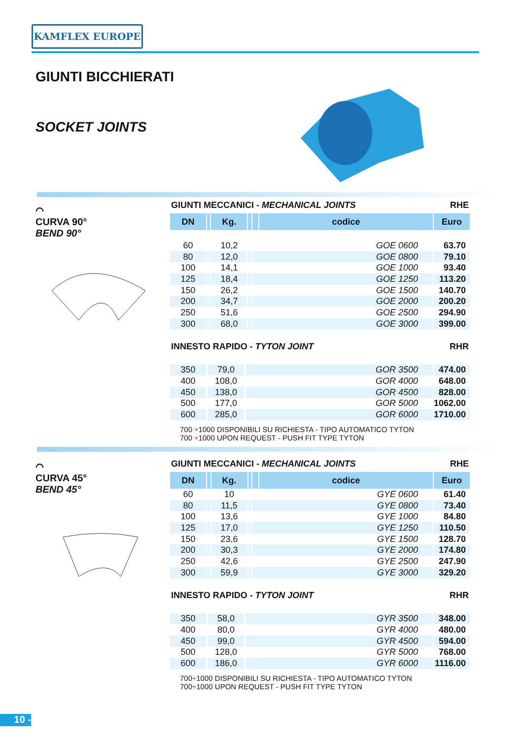KAMFLEX EUROPE
GIUNTI BICCHIERATI
SOCKET JOINTS
⌒
CURVA 90°
BEND 90°
GIUNTI MECCANICI - MECHANICAL JOINTS RHE
| DN | | Kg. | | | codice | Euro |
| --- | --- | --- | --- | --- | --- | --- |
| 60 | | 10,2 | | GOE 0600 | | 63.70 |
| 80 | | 12,0 | | GOE 0800 | | 79.10 |
| 100 | | 14,1 | | GOE 1000 | | 93.40 |
| 125 | | 18,4 | | GOE 1250 | | 113.20 |
| 150 | | 26,2 | | GOE 1500 | | 140.70 |
| 200 | | 34,7 | | GOE 2000 | | 200.20 |
| 250 | | 51,6 | | GOE 2500 | | 294.90 |
| 300 | | 68,0 | | GOE 3000 | | 399.00 |
INNESTO RAPIDO - TYTON JOINT RHR
| 350 | | 79,0 | | GOR 3500 | 474.00 |
| 400 | | 108,0 | | GOR 4000 | 648.00 |
| 450 | | 138,0 | | GOR 4500 | 828.00 |
| 500 | | 177,0 | | GOR 5000 | 1062.00 |
| 600 | | 285,0 | | GOR 6000 | 1710.00 |
700 ÷1000 DISPONIBILI SU RICHIESTA - TIPO AUTOMATICO TYTON
700 ÷1000 UPON REQUEST - PUSH FIT TYPE TYTON
⌒
CURVA 45°
BEND 45°
GIUNTI MECCANICI - MECHANICAL JOINTS RHE
| DN | | Kg. | | | codice | Euro |
| --- | --- | --- | --- | --- | --- | --- |
| 60 | | 10 | | GYE 0600 | | 61.40 |
| 80 | | 11,5 | | GYE 0800 | | 73.40 |
| 100 | | 13,6 | | GYE 1000 | | 84.80 |
| 125 | | 17,0 | | GYE 1250 | | 110.50 |
| 150 | | 23,6 | | GYE 1500 | | 128.70 |
| 200 | | 30,3 | | GYE 2000 | | 174.80 |
| 250 | | 42,6 | | GYE 2500 | | 247.90 |
| 300 | | 59,9 | | GYE 3000 | | 329.20 |
INNESTO RAPIDO - TYTON JOINT RHR
| 350 | | 58,0 | | GYR 3500 | 348.00 |
| 400 | | 80,0 | | GYR 4000 | 480.00 |
| 450 | | 99,0 | | GYR 4500 | 594.00 |
| 500 | | 128,0 | | GYR 5000 | 768.00 |
| 600 | | 186,0 | | GYR 6000 | 1116.00 |
700÷1000 DISPONIBILI SU RICHIESTA - TIPO AUTOMATICO TYTON
700÷1000 UPON REQUEST - PUSH FIT TYPE TYTON
10 -